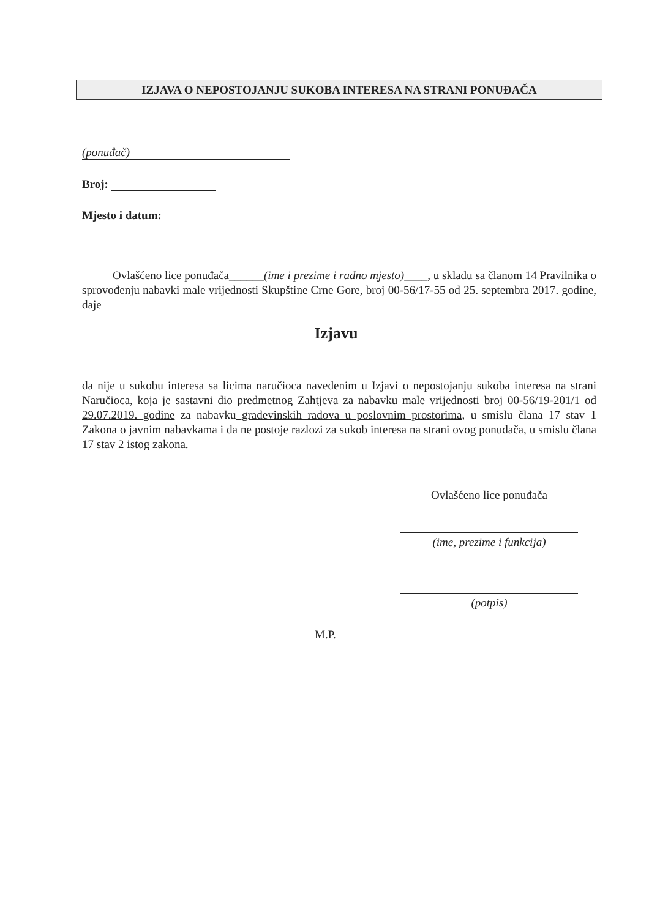IZJAVA O NEPOSTOJANJU SUKOBA INTERESA NA STRANI PONUĐAČA
(ponuđač)
Broj:
Mjesto i datum:
Ovlašćeno lice ponuđača______(ime i prezime i radno mjesto)____, u skladu sa članom 14 Pravilnika o sprovođenju nabavki male vrijednosti Skupštine Crne Gore, broj 00-56/17-55 od 25. septembra 2017. godine, daje
Izjavu
da nije u sukobu interesa sa licima naručioca navedenim u Izjavi o nepostojanju sukoba interesa na strani Naručioca, koja je sastavni dio predmetnog Zahtjeva za nabavku male vrijednosti broj 00-56/19-201/1 od 29.07.2019. godine za nabavku_građevinskih radova u poslovnim prostorima, u smislu člana 17 stav 1 Zakona o javnim nabavkama i da ne postoje razlozi za sukob interesa na strani ovog ponuđača, u smislu člana 17 stav 2 istog zakona.
Ovlašćeno lice ponuđača
(ime, prezime i funkcija)
(potpis)
M.P.